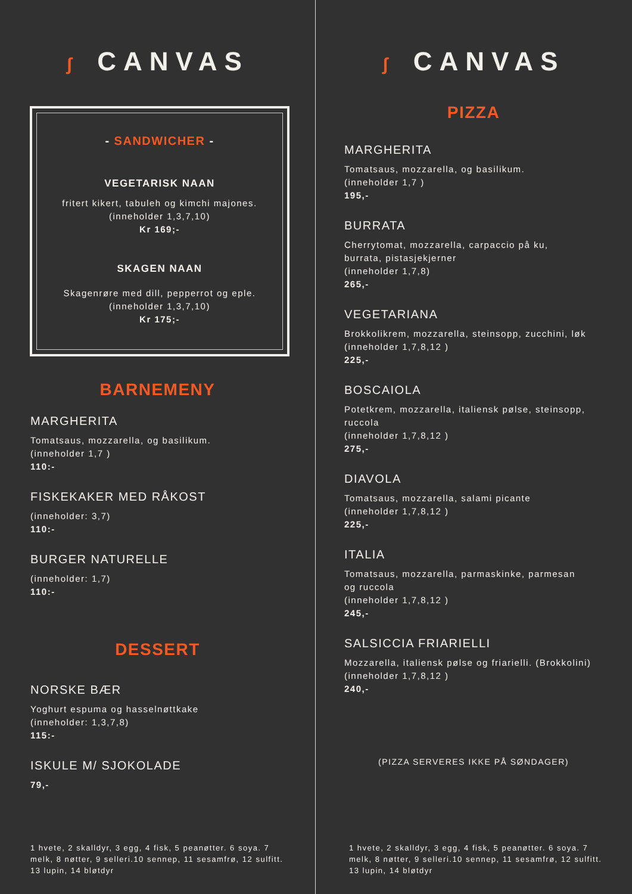ʃ CANVAS
- SANDWICHER -
VEGETARISK NAAN
fritert kikert, tabuleh og kimchi majones.
(inneholder 1,3,7,10)
Kr 169;-
SKAGEN NAAN
Skagenrøre med dill, pepperrot og eple.
(inneholder 1,3,7,10)
Kr 175;-
BARNEMENY
MARGHERITA
Tomatsaus, mozzarella, og basilikum.
(inneholder 1,7 )
110:-
FISKEKAKER MED RÅKOST
(inneholder: 3,7)
110:-
BURGER NATURELLE
(inneholder: 1,7)
110:-
DESSERT
NORSKE BÆR
Yoghurt espuma og hasselnøttkake
(inneholder: 1,3,7,8)
115:-
ISKULE M/ SJOKOLADE
79,-
1 hvete, 2 skalldyr, 3 egg, 4 fisk, 5 peanøtter. 6 soya. 7 melk, 8 nøtter, 9 selleri.10 sennep, 11 sesamfrø, 12 sulfitt. 13 lupin, 14 bløtdyr
ʃ CANVAS
PIZZA
MARGHERITA
Tomatsaus, mozzarella, og basilikum.
(inneholder 1,7 )
195,-
BURRATA
Cherrytomat, mozzarella, carpaccio på ku,
burrata, pistasjekjerner
(inneholder 1,7,8)
265,-
VEGETARIANA
Brokkolikrem, mozzarella, steinsopp, zucchini, løk
(inneholder 1,7,8,12 )
225,-
BOSCAIOLA
Potetkrem, mozzarella, italiensk pølse, steinsopp,
ruccola
(inneholder 1,7,8,12 )
275,-
DIAVOLA
Tomatsaus, mozzarella, salami picante
(inneholder 1,7,8,12 )
225,-
ITALIA
Tomatsaus, mozzarella, parmaskinke, parmesan
og ruccola
(inneholder 1,7,8,12 )
245,-
SALSICCIA FRIARIELLI
Mozzarella, italiensk pølse og friarielli. (Brokkolini)
(inneholder 1,7,8,12 )
240,-
(PIZZA SERVERES IKKE PÅ SØNDAGER)
1 hvete, 2 skalldyr, 3 egg, 4 fisk, 5 peanøtter. 6 soya. 7 melk, 8 nøtter, 9 selleri.10 sennep, 11 sesamfrø, 12 sulfitt. 13 lupin, 14 bløtdyr